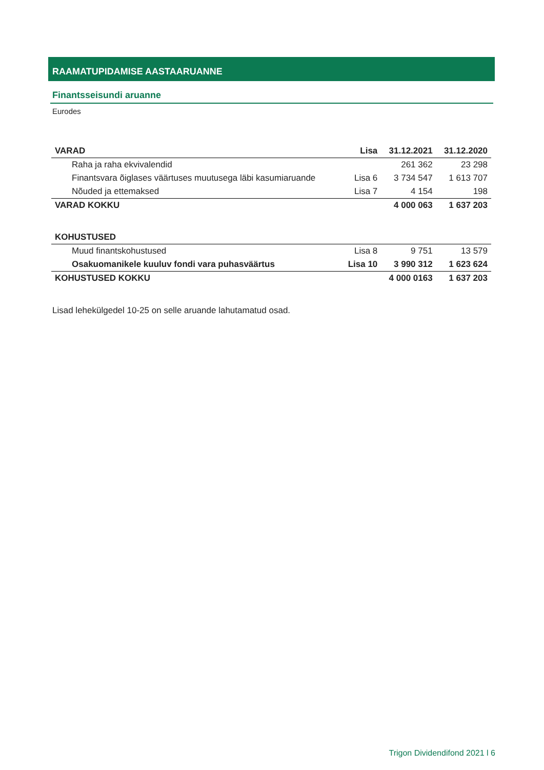RAAMATUPIDAMISE AASTAARUANNE
Finantsseisundi aruanne
Eurodes
| VARAD | Lisa | 31.12.2021 | 31.12.2020 |
| --- | --- | --- | --- |
| Raha ja raha ekvivalendid | | 261 362 | 23 298 |
| Finantsvara õiglases väärtuses muutusega läbi kasumiaruande | Lisa 6 | 3 734 547 | 1 613 707 |
| Nõuded ja ettemaksed | Lisa 7 | 4 154 | 198 |
| VARAD KOKKU | | 4 000 063 | 1 637 203 |
| KOHUSTUSED | | | |
| Muud finantskohustused | Lisa 8 | 9 751 | 13 579 |
| Osakuomanikele kuuluv fondi vara puhasväärtus | Lisa 10 | 3 990 312 | 1 623 624 |
| KOHUSTUSED KOKKU | | 4 000 0163 | 1 637 203 |
Lisad lehekülgedel 10-25 on selle aruande lahutamatud osad.
Trigon Dividendifond 2021 l 6